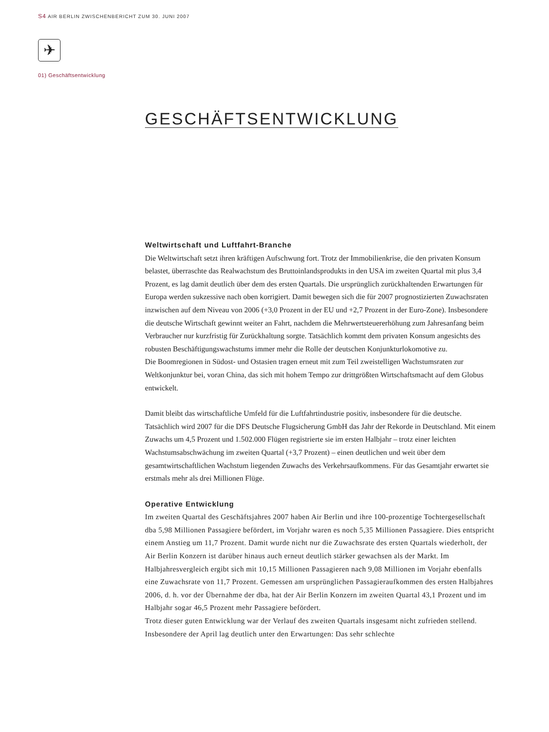S4 AIR BERLIN ZWISCHENBERICHT ZUM 30. JUNI 2007
✈
01) Geschäftsentwicklung
GESCHÄFTSENTWICKLUNG
Weltwirtschaft und Luftfahrt-Branche
Die Weltwirtschaft setzt ihren kräftigen Aufschwung fort. Trotz der Immobilienkrise, die den privaten Konsum belastet, überraschte das Realwachstum des Bruttoinlandsprodukts in den USA im zweiten Quartal mit plus 3,4 Prozent, es lag damit deutlich über dem des ersten Quartals. Die ursprünglich zurückhaltenden Erwartungen für Europa werden sukzessive nach oben korrigiert. Damit bewegen sich die für 2007 prognostizierten Zuwachsraten inzwischen auf dem Niveau von 2006 (+3,0 Prozent in der EU und +2,7 Prozent in der Euro-Zone). Insbesondere die deutsche Wirtschaft gewinnt weiter an Fahrt, nachdem die Mehrwertsteuererhöhung zum Jahresanfang beim Verbraucher nur kurzfristig für Zurückhaltung sorgte. Tatsächlich kommt dem privaten Konsum angesichts des robusten Beschäftigungswachstums immer mehr die Rolle der deutschen Konjunkturlokomotive zu.
Die Boomregionen in Südost- und Ostasien tragen erneut mit zum Teil zweistelligen Wachstumsraten zur Weltkonjunktur bei, voran China, das sich mit hohem Tempo zur drittgrößten Wirtschaftsmacht auf dem Globus entwickelt.
Damit bleibt das wirtschaftliche Umfeld für die Luftfahrtindustrie positiv, insbesondere für die deutsche. Tatsächlich wird 2007 für die DFS Deutsche Flugsicherung GmbH das Jahr der Rekorde in Deutschland. Mit einem Zuwachs um 4,5 Prozent und 1.502.000 Flügen registrierte sie im ersten Halbjahr – trotz einer leichten Wachstumsabschwächung im zweiten Quartal (+3,7 Prozent) – einen deutlichen und weit über dem gesamtwirtschaftlichen Wachstum liegenden Zuwachs des Verkehrsaufkommens. Für das Gesamtjahr erwartet sie erstmals mehr als drei Millionen Flüge.
Operative Entwicklung
Im zweiten Quartal des Geschäftsjahres 2007 haben Air Berlin und ihre 100-prozentige Tochtergesellschaft dba 5,98 Millionen Passagiere befördert, im Vorjahr waren es noch 5,35 Millionen Passagiere. Dies entspricht einem Anstieg um 11,7 Prozent. Damit wurde nicht nur die Zuwachsrate des ersten Quartals wiederholt, der Air Berlin Konzern ist darüber hinaus auch erneut deutlich stärker gewachsen als der Markt. Im Halbjahresvergleich ergibt sich mit 10,15 Millionen Passagieren nach 9,08 Millionen im Vorjahr ebenfalls eine Zuwachsrate von 11,7 Prozent. Gemessen am ursprünglichen Passagieraufkommen des ersten Halbjahres 2006, d. h. vor der Übernahme der dba, hat der Air Berlin Konzern im zweiten Quartal 43,1 Prozent und im Halbjahr sogar 46,5 Prozent mehr Passagiere befördert.
Trotz dieser guten Entwicklung war der Verlauf des zweiten Quartals insgesamt nicht zufrieden stellend. Insbesondere der April lag deutlich unter den Erwartungen: Das sehr schlechte